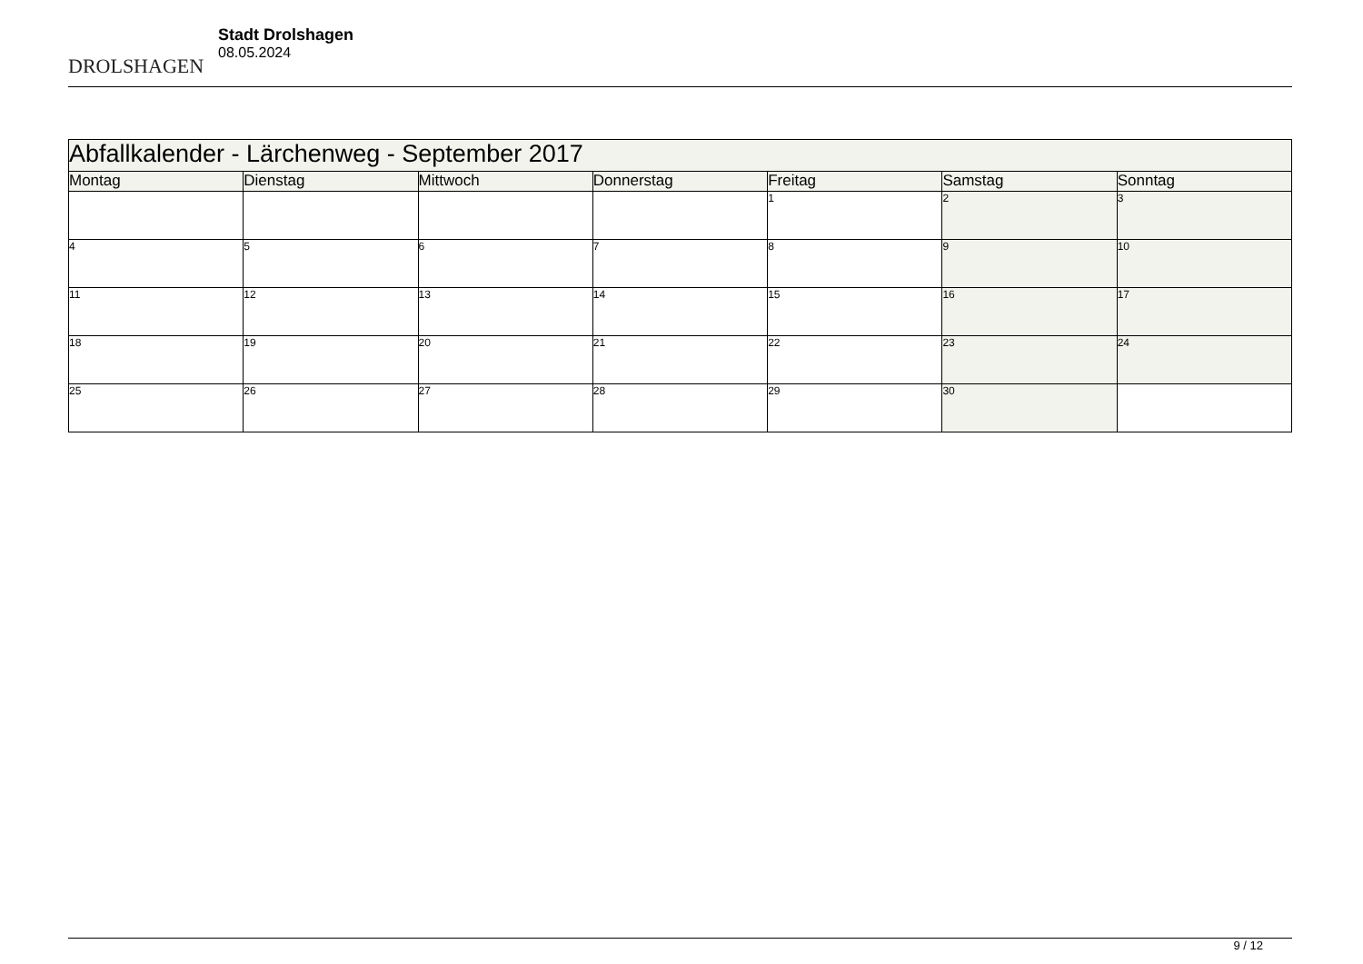DROLSHAGEN
Stadt Drolshagen
08.05.2024
| Abfallkalender - Lärchenweg - September 2017 | | | | | | |
| --- | --- | --- | --- | --- | --- | --- |
| Montag | Dienstag | Mittwoch | Donnerstag | Freitag | Samstag | Sonntag |
| | | | | 1 | 2 | 3 |
| 4 | 5 | 6 | 7 | 8 | 9 | 10 |
| 11 | 12 | 13 | 14 | 15 | 16 | 17 |
| 18 | 19 | 20 | 21 | 22 | 23 | 24 |
| 25 | 26 | 27 | 28 | 29 | 30 | |
9 / 12